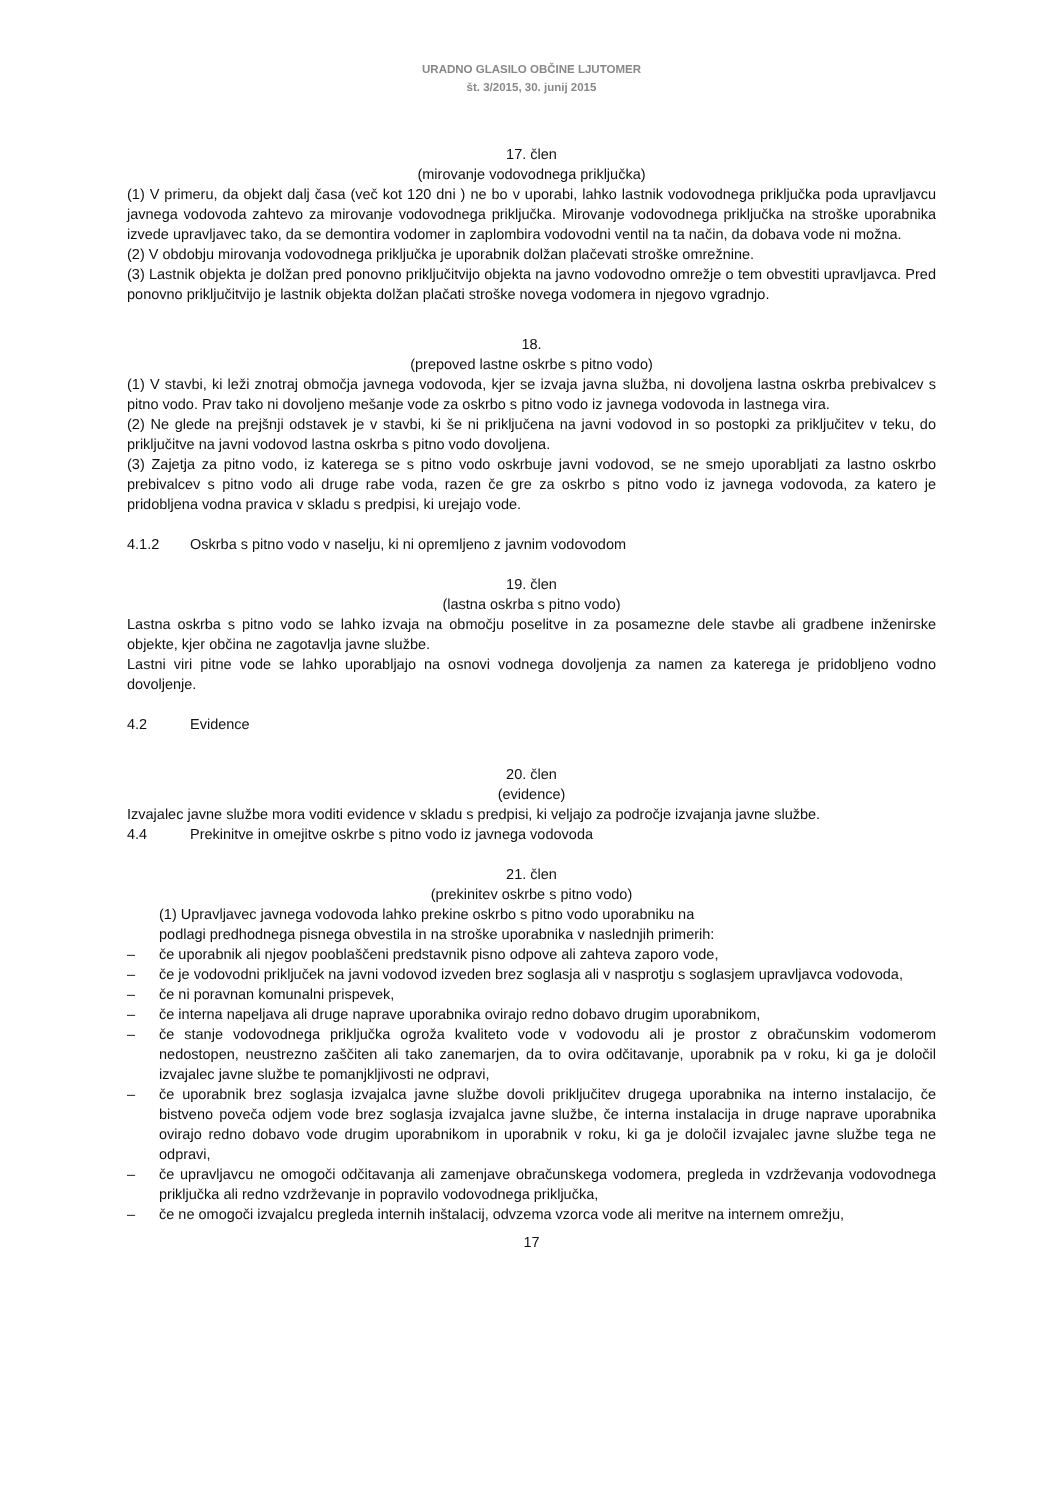URADNO GLASILO OBČINE LJUTOMER
št. 3/2015, 30. junij 2015
17. člen
(mirovanje vodovodnega priključka)
(1) V primeru, da objekt dalj časa (več kot 120 dni ) ne bo v uporabi, lahko lastnik vodovodnega priključka poda upravljavcu javnega vodovoda zahtevo za mirovanje vodovodnega priključka. Mirovanje vodovodnega priključka na stroške uporabnika izvede upravljavec tako, da se demontira vodomer in zaplombira vodovodni ventil na ta način, da dobava vode ni možna.
(2) V obdobju mirovanja vodovodnega priključka je uporabnik dolžan plačevati stroške omrežnine.
(3) Lastnik objekta je dolžan pred ponovno priključitvijo objekta na javno vodovodno omrežje o tem obvestiti upravljavca. Pred ponovno priključitvijo je lastnik objekta dolžan plačati stroške novega vodomera in njegovo vgradnjo.
18.
(prepoved lastne oskrbe s pitno vodo)
(1) V stavbi, ki leži znotraj območja javnega vodovoda, kjer se izvaja javna služba, ni dovoljena lastna oskrba prebivalcev s pitno vodo. Prav tako ni dovoljeno mešanje vode za oskrbo s pitno vodo iz javnega vodovoda in lastnega vira.
(2) Ne glede na prejšnji odstavek je v stavbi, ki še ni priključena na javni vodovod in so postopki za priključitev v teku, do priključitve na javni vodovod lastna oskrba s pitno vodo dovoljena.
(3) Zajetja za pitno vodo, iz katerega se s pitno vodo oskrbuje javni vodovod, se ne smejo uporabljati za lastno oskrbo prebivalcev s pitno vodo ali druge rabe voda, razen če gre za oskrbo s pitno vodo iz javnega vodovoda, za katero je pridobljena vodna pravica v skladu s predpisi, ki urejajo vode.
4.1.2 Oskrba s pitno vodo v naselju, ki ni opremljeno z javnim vodovodom
19. člen
(lastna oskrba s pitno vodo)
Lastna oskrba s pitno vodo se lahko izvaja na območju poselitve in za posamezne dele stavbe ali gradbene inženirske objekte, kjer občina ne zagotavlja javne službe.
Lastni viri pitne vode se lahko uporabljajo na osnovi vodnega dovoljenja za namen za katerega je pridobljeno vodno dovoljenje.
4.2 Evidence
20. člen
(evidence)
Izvajalec javne službe mora voditi evidence v skladu s predpisi, ki veljajo za področje izvajanja javne službe.
4.4 Prekinitve in omejitve oskrbe s pitno vodo iz javnega vodovoda
21. člen
(prekinitev oskrbe s pitno vodo)
(1) Upravljavec javnega vodovoda lahko prekine oskrbo s pitno vodo uporabniku na
podlagi predhodnega pisnega obvestila in na stroške uporabnika v naslednjih primerih:
– če uporabnik ali njegov pooblaščeni predstavnik pisno odpove ali zahteva zaporo vode,
– če je vodovodni priključek na javni vodovod izveden brez soglasja ali v nasprotju s soglasjem upravljavca vodovoda,
– če ni poravnan komunalni prispevek,
– če interna napeljava ali druge naprave uporabnika ovirajo redno dobavo drugim uporabnikom,
– če stanje vodovodnega priključka ogroža kvaliteto vode v vodovodu ali je prostor z obračunskim vodomerom nedostopen, neustrezno zaščiten ali tako zanemarjen, da to ovira odčitavanje, uporabnik pa v roku, ki ga je določil izvajalec javne službe te pomanjkljivosti ne odpravi,
– če uporabnik brez soglasja izvajalca javne službe dovoli priključitev drugega uporabnika na interno instalacijo, če bistveno poveča odjem vode brez soglasja izvajalca javne službe, če interna instalacija in druge naprave uporabnika ovirajo redno dobavo vode drugim uporabnikom in uporabnik v roku, ki ga je določil izvajalec javne službe tega ne odpravi,
– če upravljavcu ne omogoči odčitavanja ali zamenjave obračunskega vodomera, pregleda in vzdrževanja vodovodnega priključka ali redno vzdrževanje in popravilo vodovodnega priključka,
– če ne omogoči izvajalcu pregleda internih inštalacij, odvzema vzorca vode ali meritve na internem omrežju,
17